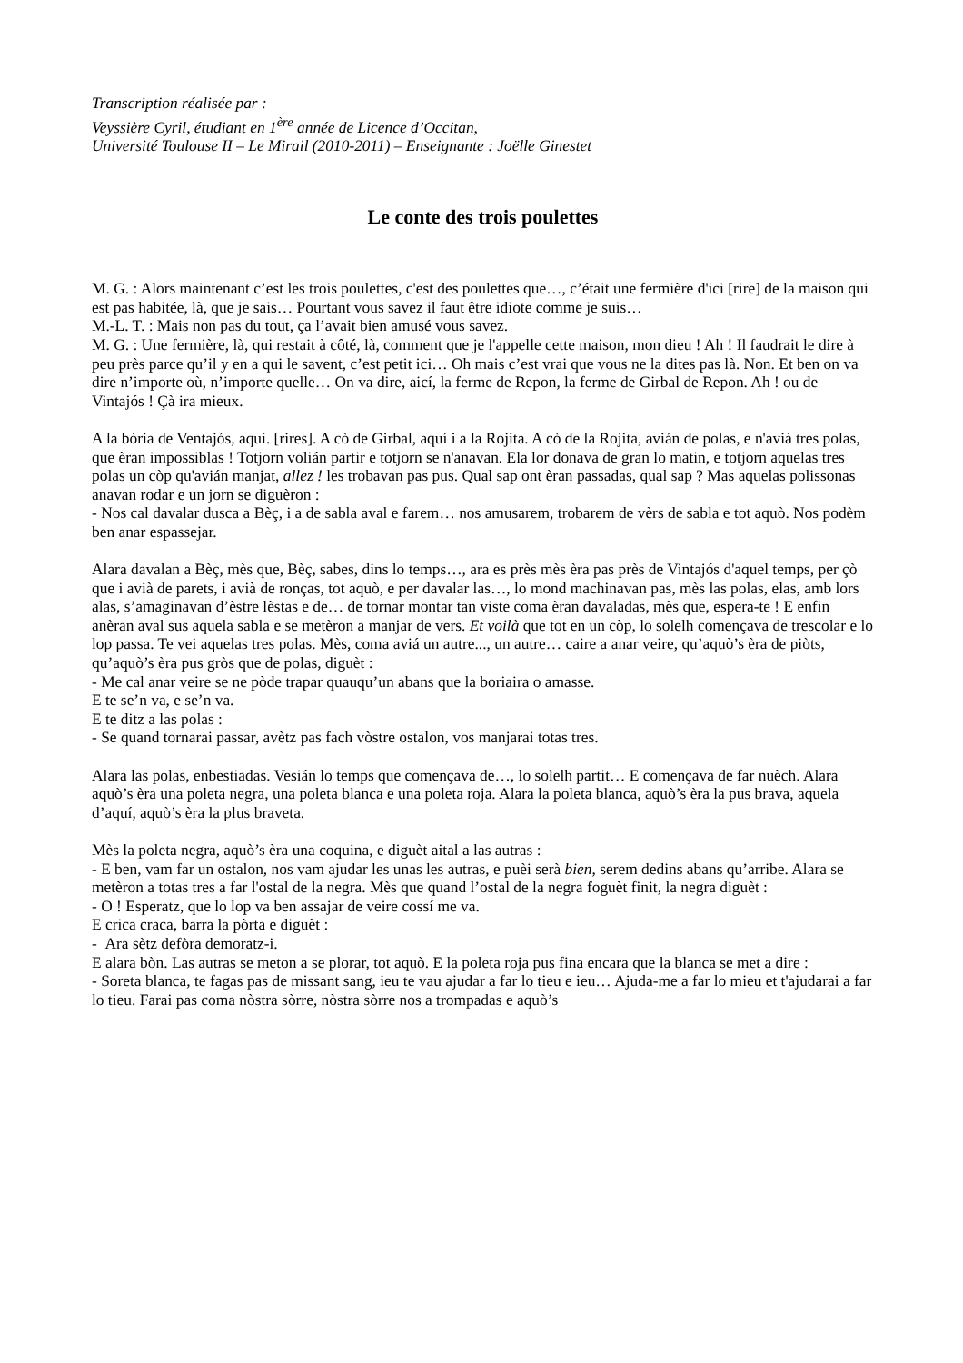Transcription réalisée par :
Veyssière Cyril, étudiant en 1<sup>ère</sup> année de Licence d’Occitan,
Université Toulouse II – Le Mirail (2010-2011) – Enseignante : Joëlle Ginestet
Le conte des trois poulettes
M. G. : Alors maintenant c’est les trois poulettes, c'est des poulettes que…, c’était une fermière d'ici [rire] de la maison qui est pas habitée, là, que je sais… Pourtant vous savez il faut être idiote comme je suis…
M.-L. T. : Mais non pas du tout, ça l’avait bien amusé vous savez.
M. G. : Une fermière, là, qui restait à côté, là, comment que je l'appelle cette maison, mon dieu ! Ah ! Il faudrait le dire à peu près parce qu’il y en a qui le savent, c’est petit ici… Oh mais c’est vrai que vous ne la dites pas là. Non. Et ben on va dire n’importe où, n’importe quelle… On va dire, aicí, la ferme de Repon, la ferme de Girbal de Repon. Ah ! ou de Vintajós ! Çà ira mieux.
A la bòria de Ventajós, aquí. [rires]. A cò de Girbal, aquí i a la Rojita. A cò de la Rojita, avián de polas, e n'avià tres polas, que èran impossiblas ! Totjorn volián partir e totjorn se n'anavan. Ela lor donava de gran lo matin, e totjorn aquelas tres polas un còp qu'avián manjat, allez ! les trobavan pas pus. Qual sap ont èran passadas, qual sap ? Mas aquelas polissonas anavan rodar e un jorn se diguèron :
- Nos cal davalar dusca a Bèç, i a de sabla aval e farem… nos amusarem, trobarem de vèrs de sabla e tot aquò. Nos podèm ben anar espassejar.
Alara davalan a Bèç, mès que, Bèç, sabes, dins lo temps…, ara es près mès èra pas près de Vintajós d'aquel temps, per çò que i avià de parets, i avià de ronças, tot aquò, e per davalar las…, lo mond machinavan pas, mès las polas, elas, amb lors alas, s’amaginavan d’èstre lèstas e de… de tornar montar tan viste coma èran davaladas, mès que, espera-te ! E enfin anèran aval sus aquela sabla e se metèron a manjar de vers. Et voilà que tot en un còp, lo solelh començava de trescolar e lo lop passa. Te vei aquelas tres polas. Mès, coma aviá un autre..., un autre… caire a anar veire, qu’aquò’s èra de piòts, qu’aquò’s èra pus gròs que de polas, diguèt :
- Me cal anar veire se ne pòde trapar quauqu’un abans que la boriaira o amasse.
E te se’n va, e se’n va.
E te ditz a las polas :
- Se quand tornarai passar, avètz pas fach vòstre ostalon, vos manjarai totas tres.
Alara las polas, enbestiadas. Vesián lo temps que començava de…, lo solelh partit… E començava de far nuèch. Alara aquò’s èra una poleta negra, una poleta blanca e una poleta roja. Alara la poleta blanca, aquò’s èra la pus brava, aquela d’aquí, aquò’s èra la plus braveta.
Mès la poleta negra, aquò’s èra una coquina, e diguèt aital a las autras :
- E ben, vam far un ostalon, nos vam ajudar les unas les autras, e puèi serà bien, serem dedins abans qu’arribe. Alara se metèron a totas tres a far l'ostal de la negra. Mès que quand l’ostal de la negra foguèt finit, la negra diguèt :
- O ! Esperatz, que lo lop va ben assajar de veire cossí me va.
E crica craca, barra la pòrta e diguèt :
- Ara sètz defòra demoratz-i.
E alara bòn. Las autras se meton a se plorar, tot aquò. E la poleta roja pus fina encara que la blanca se met a dire :
- Soreta blanca, te fagas pas de missant sang, ieu te vau ajudar a far lo tieu e ieu… Ajuda-me a far lo mieu et t'ajudarai a far lo tieu. Farai pas coma nòstra sòrre, nòstra sòrre nos a trompadas e aquò’s